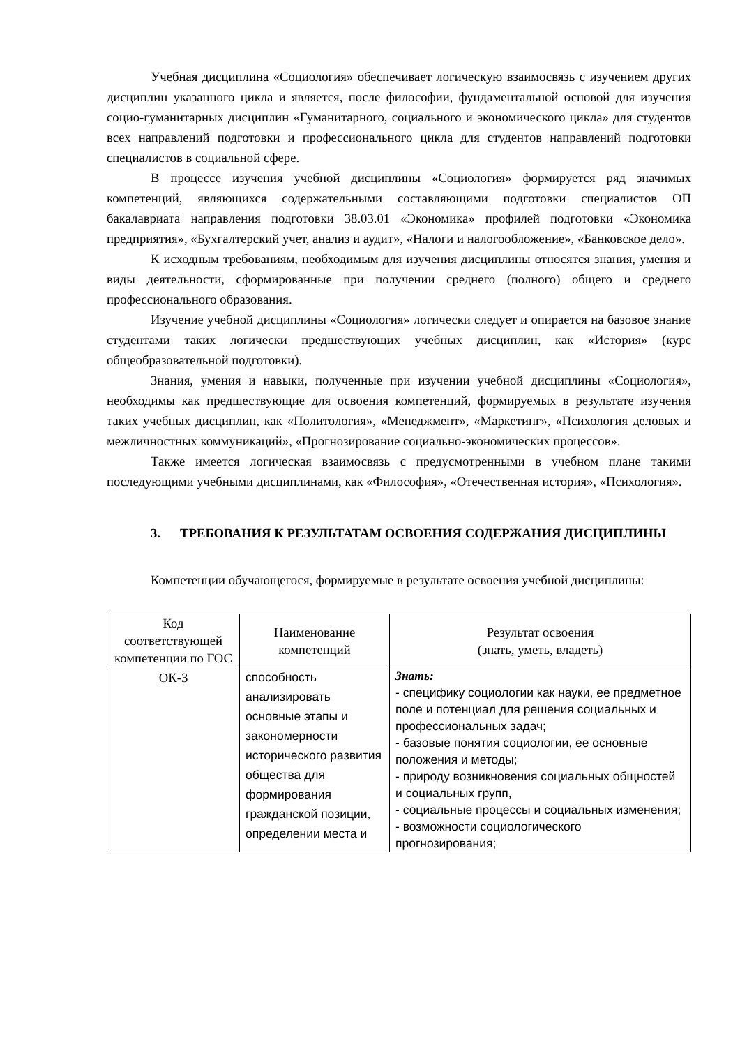Учебная дисциплина «Социология» обеспечивает логическую взаимосвязь с изучением других дисциплин указанного цикла и является, после философии, фундаментальной основой для изучения социо-гуманитарных дисциплин «Гуманитарного, социального и экономического цикла» для студентов всех направлений подготовки и профессионального цикла для студентов направлений подготовки специалистов в социальной сфере.
В процессе изучения учебной дисциплины «Социология» формируется ряд значимых компетенций, являющихся содержательными составляющими подготовки специалистов ОП бакалавриата направления подготовки 38.03.01 «Экономика» профилей подготовки «Экономика предприятия», «Бухгалтерский учет, анализ и аудит», «Налоги и налогообложение», «Банковское дело».
К исходным требованиям, необходимым для изучения дисциплины относятся знания, умения и виды деятельности, сформированные при получении среднего (полного) общего и среднего профессионального образования.
Изучение учебной дисциплины «Социология» логически следует и опирается на базовое знание студентами таких логически предшествующих учебных дисциплин, как «История» (курс общеобразовательной подготовки).
Знания, умения и навыки, полученные при изучении учебной дисциплины «Социология», необходимы как предшествующие для освоения компетенций, формируемых в результате изучения таких учебных дисциплин, как «Политология», «Менеджмент», «Маркетинг», «Психология деловых и межличностных коммуникаций», «Прогнозирование социально-экономических процессов».
Также имеется логическая взаимосвязь с предусмотренными в учебном плане такими последующими учебными дисциплинами, как «Философия», «Отечественная история», «Психология».
3. ТРЕБОВАНИЯ К РЕЗУЛЬТАТАМ ОСВОЕНИЯ СОДЕРЖАНИЯ ДИСЦИПЛИНЫ
Компетенции обучающегося, формируемые в результате освоения учебной дисциплины:
| Код соответствующей компетенции по ГОС | Наименование компетенций | Результат освоения (знать, уметь, владеть) |
| --- | --- | --- |
| ОК-3 | способность анализировать основные этапы и закономерности исторического развития общества для формирования гражданской позиции, определении места и | Знать: - специфику социологии как науки, ее предметное поле и потенциал для решения социальных и профессиональных задач; - базовые понятия социологии, ее основные положения и методы; - природу возникновения социальных общностей и социальных групп, - социальные процессы и социальных изменения; - возможности социологического прогнозирования; |